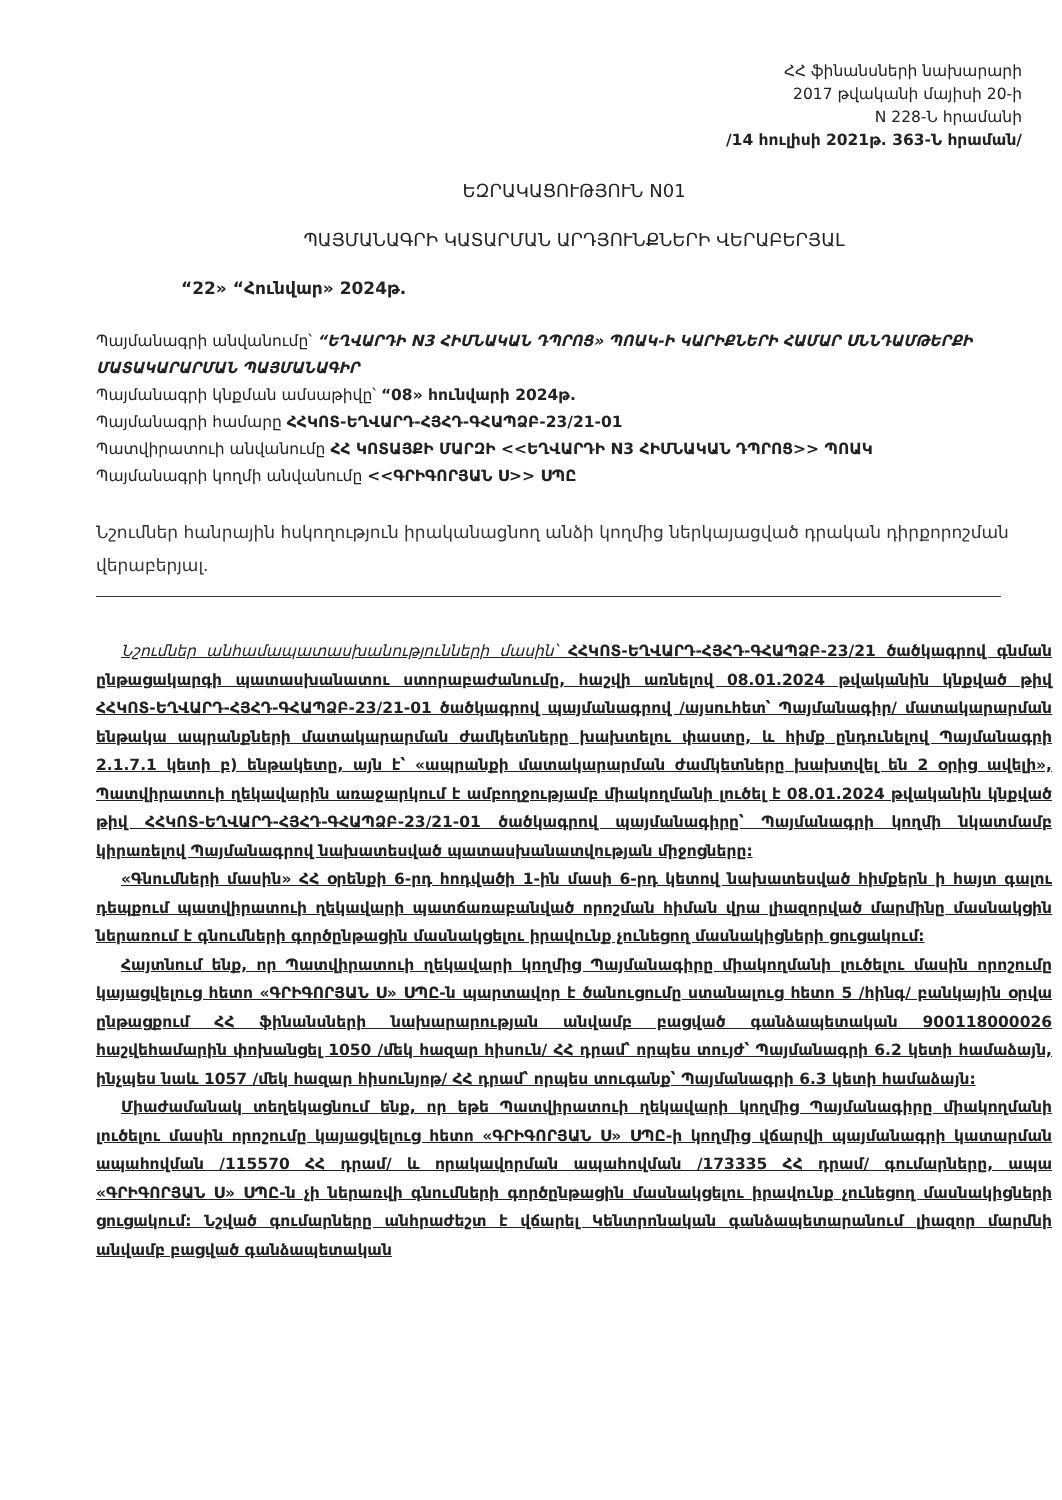ՀՀ ֆինանսների նախարարի
2017 թվականի մայիսի 20-ի
N 228-Ն հրամանի
/14 հուլիսի 2021թ. 363-Ն հրաման/
ԵԶՐԱԿԱՑՈՒԹՅՈՒՆ N01
ՊԱՅՄԱՆԱԳՐԻ ԿԱՏԱՐՄԱՆ ԱՐԴՅՈՒՆՔՆԵՐԻ ՎԵՐԱԲԵՐՅԱԼ
“22» “Հունվար» 2024թ.
Պայմանագրի անվանումը՝ “ԵՂՎԱՐԴԻ N3 ՀԻՄՆԱԿԱՆ ԴՊՐՈՑ» ՊՈԱԿ-Ի ԿԱՐԻՔՆԵՐԻ ՀԱՄԱՐ ՍՆՆԴԱՄԹԵՐՔԻ ՄԱՏԱԿԱՐԱՐՄԱՆ ՊԱՅՄԱՆԱԳԻՐ
Պայմանագրի կնքման ամսաթիվը՝ “08» հունվարի 2024թ.
Պայմանագրի համարը ՀՀԿՈՏ-ԵՂՎԱՐԴ-ՀՅՀԴ-ԳՀԱՊՁԲ-23/21-01
Պատվիրատուի անվանումը ՀՀ ԿՈՏԱՅՔԻ ՄԱՐԶԻ <<ԵՂՎԱՐԴԻ N3 ՀԻՄՆԱԿԱՆ ԴՊՐՈՑ>> ՊՈԱԿ
Պայմանագրի կողմի անվանումը <<ԳՐԻԳՈՐՅԱՆ Ս>> ՍՊԸ
Նշումներ հանրային հսկողություն իրականացնող անձի կողմից ներկայացված դրական դիրքորոշման վերաբերյալ.
Նշումներ անհամապատասխանությունների մասին՝ ՀՀԿՈՏ-ԵՂՎԱՐԴ-ՀՅՀԴ-ԳՀԱՊՁԲ-23/21 ծածկագրով գնման ընթացակարգի պատասխանատու ստորաբաժանումը, հաշվի առնելով 08.01.2024 թվականին կնքված թիվ ՀՀԿՈՏ-ԵՂՎԱՐԴ-ՀՅՀԴ-ԳՀԱՊՁԲ-23/21-01 ծածկագրով պայմանագրով /այսուհետ՝ Պայմանագիր/ մատակարարման ենթակա ապրանքների մատակարարման ժամկետները խախտելու փաստը, և հիմք ընդունելով Պայմանագրի 2.1.7.1 կետի բ) ենթակետը, այն է՝ «ապրանքի մատակարարման ժամկետները խախտվել են 2 օրից ավելի», Պատվիրատուի ղեկավարին առաջարկում է ամբողջությամբ միակողմանի լուծել է 08.01.2024 թվականին կնքված թիվ ՀՀԿՈՏ-ԵՂՎԱՐԴ-ՀՅՀԴ-ԳՀԱՊՁԲ-23/21-01 ծածկագրով պայմանագիրը՝ Պայմանագրի կողմի նկատմամբ կիրառելով Պայմանագրով նախատեսված պատասխանատվության միջոցները:
«Գնումների մասին» ՀՀ օրենքի 6-րդ հոդվածի 1-ին մասի 6-րդ կետով նախատեսված հիմքերն ի հայտ գալու դեպքում պատվիրատուի ղեկավարի պատճառաբանված որոշման հիման վրա լիազորված մարմինը մասնակցին ներառում է գնումների գործընթացին մասնակցելու իրավունք չունեցող մասնակիցների ցուցակում:
Հայտնում ենք, որ Պատվիրատուի ղեկավարի կողմից Պայմանագիրը միակողմանի լուծելու մասին որոշումը կայացվելուց հետո «ԳՐԻԳՈՐՅԱՆ Ս» ՍՊԸ-ն պարտավոր է ծանուցումը ստանալուց հետո 5 /հինգ/ բանկային օրվա ընթացքում ՀՀ ֆինանսների նախարարության անվամբ բացված գանձապետական 900118000026 հաշվեհամարին փոխանցել 1050 /մեկ հազար հիսուն/ ՀՀ դրամ՝ որպես տույժ՝ Պայմանագրի 6.2 կետի համաձայն, ինչպես նաև 1057 /մեկ հազար հիսունյոթ/ ՀՀ դրամ՝ որպես տուգանք՝ Պայմանագրի 6.3 կետի համաձայն:
Միաժամանակ տեղեկացնում ենք, որ եթե Պատվիրատուի ղեկավարի կողմից Պայմանագիրը միակողմանի լուծելու մասին որոշումը կայացվելուց հետո «ԳՐԻԳՈՐՅԱՆ Ս» ՍՊԸ-ի կողմից վճարվի պայմանագրի կատարման ապահովման /115570 ՀՀ դրամ/ և որակավորման ապահովման /173335 ՀՀ դրամ/ գումարները, ապա «ԳՐԻԳՈՐՅԱՆ Ս» ՍՊԸ-ն չի ներառվի գնումների գործընթացին մասնակցելու իրավունք չունեցող մասնակիցների ցուցակում: Նշված գումարները անհրաժեշտ է վճարել Կենտրոնական գանձապետարանում լիազոր մարմնի անվամբ բացված գանձապետական